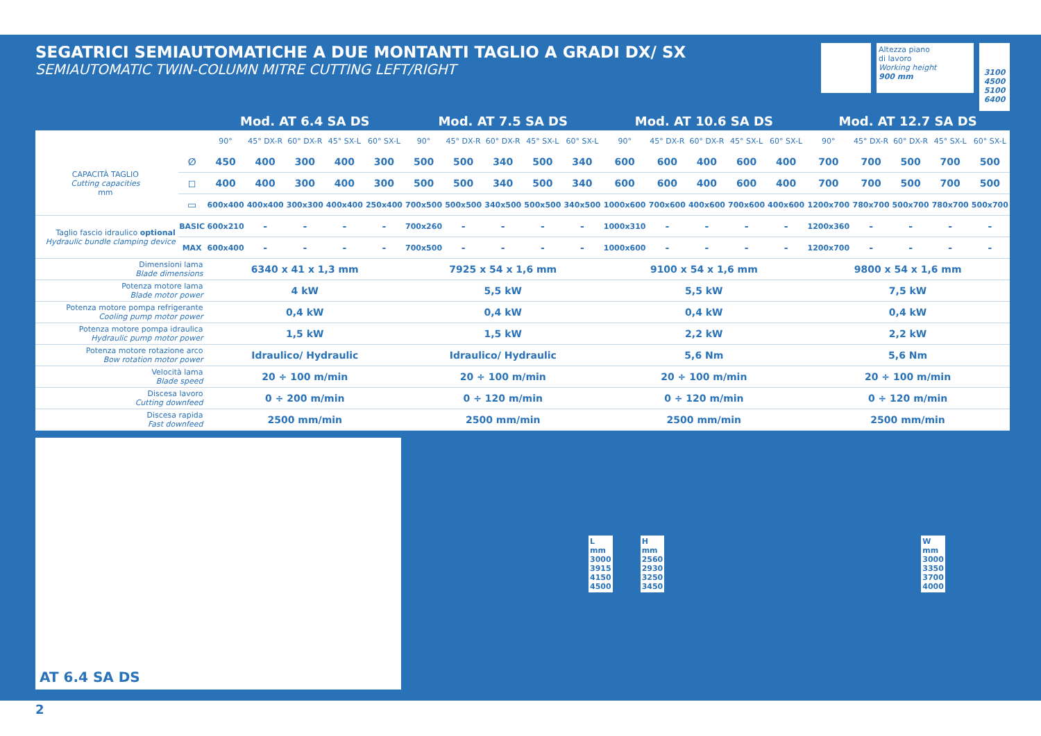SEGATRICI SEMIAUTOMATICHE A DUE MONTANTI TAGLIO A GRADI DX/ SX
SEMIAUTOMATIC TWIN-COLUMN MITRE CUTTING LEFT/RIGHT
Altezza piano
di lavoro
Working height
900 mm
3100
4500
5100
6400
| | | Mod. AT 6.4 SA DS | | | | | Mod. AT 7.5 SA DS | | | | | Mod. AT 10.6 SA DS | | | | | Mod. AT 12.7 SA DS | | | | |
| --- | --- | --- | --- | --- | --- | --- | --- | --- | --- | --- | --- | --- | --- | --- | --- | --- | --- | --- | --- | --- | --- |
| | | 90° | 45° DX-R | 60° DX-R | 45° SX-L | 60° SX-L | 90° | 45° DX-R | 60° DX-R | 45° SX-L | 60° SX-L | 90° | 45° DX-R | 60° DX-R | 45° SX-L | 60° SX-L | 90° | 45° DX-R | 60° DX-R | 45° SX-L | 60° SX-L |
| CAPACITÀ TAGLIO Cutting capacities mm | ∅ | 450 | 400 | 300 | 400 | 300 | 500 | 500 | 340 | 500 | 340 | 600 | 600 | 400 | 600 | 400 | 700 | 700 | 500 | 700 | 500 |
| | ◻ | 400 | 400 | 300 | 400 | 300 | 500 | 500 | 340 | 500 | 340 | 600 | 600 | 400 | 600 | 400 | 700 | 700 | 500 | 700 | 500 |
| | ▭ | 600x400 | 400x400 | 300x300 | 400x400 | 250x400 | 700x500 | 500x500 | 340x500 | 500x500 | 340x500 | 1000x600 | 700x600 | 400x600 | 700x600 | 400x600 | 1200x700 | 780x700 | 500x700 | 780x700 | 500x700 |
| Taglio fascio idraulico optional Hydraulic bundle clamping device | BASIC | 600x210 | - | - | - | - | 700x260 | - | - | - | - | 1000x310 | - | - | - | - | 1200x360 | - | - | - | - |
| | MAX | 600x400 | - | - | - | - | 700x500 | - | - | - | - | 1000x600 | - | - | - | - | 1200x700 | - | - | - | - |
| Dimensioni lama Blade dimensions | | 6340 x 41 x 1,3 mm | | | | | 7925 x 54 x 1,6 mm | | | | | 9100 x 54 x 1,6 mm | | | | | 9800 x 54 x 1,6 mm | | | | |
| Potenza motore lama Blade motor power | | 4 kW | | | | | 5,5 kW | | | | | 5,5 kW | | | | | 7,5 kW | | | | |
| Potenza motore pompa refrigerante Cooling pump motor power | | 0,4 kW | | | | | 0,4 kW | | | | | 0,4 kW | | | | | 0,4 kW | | | | |
| Potenza motore pompa idraulica Hydraulic pump motor power | | 1,5 kW | | | | | 1,5 kW | | | | | 2,2 kW | | | | | 2,2 kW | | | | |
| Potenza motore rotazione arco Bow rotation motor power | | Idraulico/ Hydraulic | | | | | Idraulico/ Hydraulic | | | | | 5,6 Nm | | | | | 5,6 Nm | | | | |
| Velocità lama Blade speed | | 20 ÷ 100 m/min | | | | | 20 ÷ 100 m/min | | | | | 20 ÷ 100 m/min | | | | | 20 ÷ 100 m/min | | | | |
| Discesa lavoro Cutting downfeed | | 0 ÷ 200 m/min | | | | | 0 ÷ 120 m/min | | | | | 0 ÷ 120 m/min | | | | | 0 ÷ 120 m/min | | | | |
| Discesa rapida Fast downfeed | | 2500 mm/min | | | | | 2500 mm/min | | | | | 2500 mm/min | | | | | 2500 mm/min | | | | |
AT 6.4 SA DS
L
mm
3000
3915
4150
4500 H
mm
2560
2930
3250
3450 W
mm
3000
3350
3700
4000
2